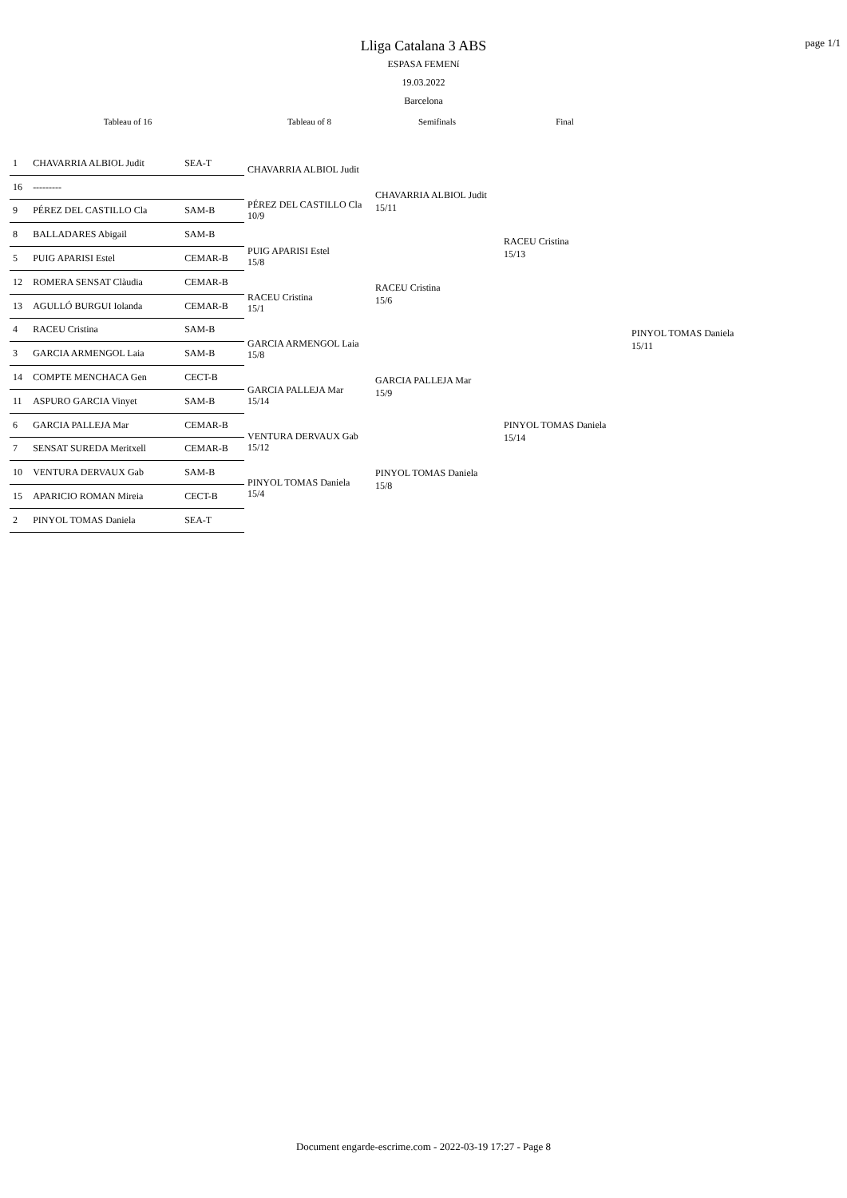page 1/1
Lliga Catalana 3 ABS
ESPASA FEMENí
19.03.2022
Barcelona
Tableau of 16 Tableau of 8 Semifinals Final
| 1 | CHAVARRIA ALBIOL Judit | SEA-T |
| 16 | --------- | |
| 9 | PÉREZ DEL CASTILLO Cla | SAM-B |
| 8 | BALLADARES Abigail | SAM-B |
| 5 | PUIG APARISI Estel | CEMAR-B |
| 12 | ROMERA SENSAT Clàudia | CEMAR-B |
| 13 | AGULLÓ BURGUI Iolanda | CEMAR-B |
| 4 | RACEU Cristina | SAM-B |
| 3 | GARCIA ARMENGOL Laia | SAM-B |
| 14 | COMPTE MENCHACA Gen | CECT-B |
| 11 | ASPURO GARCIA Vinyet | SAM-B |
| 6 | GARCIA PALLEJA Mar | CEMAR-B |
| 7 | SENSAT SUREDA Meritxell | CEMAR-B |
| 10 | VENTURA DERVAUX Gab | SAM-B |
| 15 | APARICIO ROMAN Mireia | CECT-B |
| 2 | PINYOL TOMAS Daniela | SEA-T |
CHAVARRIA ALBIOL Judit
PÉREZ DEL CASTILLO Cla
10/9
PUIG APARISI Estel
15/8
RACEU Cristina
15/1
GARCIA ARMENGOL Laia
15/8
GARCIA PALLEJA Mar
15/14
VENTURA DERVAUX Gab
15/12
PINYOL TOMAS Daniela
15/4
CHAVARRIA ALBIOL Judit
15/11
RACEU Cristina
15/6
GARCIA PALLEJA Mar
15/9
PINYOL TOMAS Daniela
15/8
RACEU Cristina
15/13
PINYOL TOMAS Daniela
15/14
PINYOL TOMAS Daniela
15/11
Document engarde-escrime.com - 2022-03-19 17:27 - Page 8